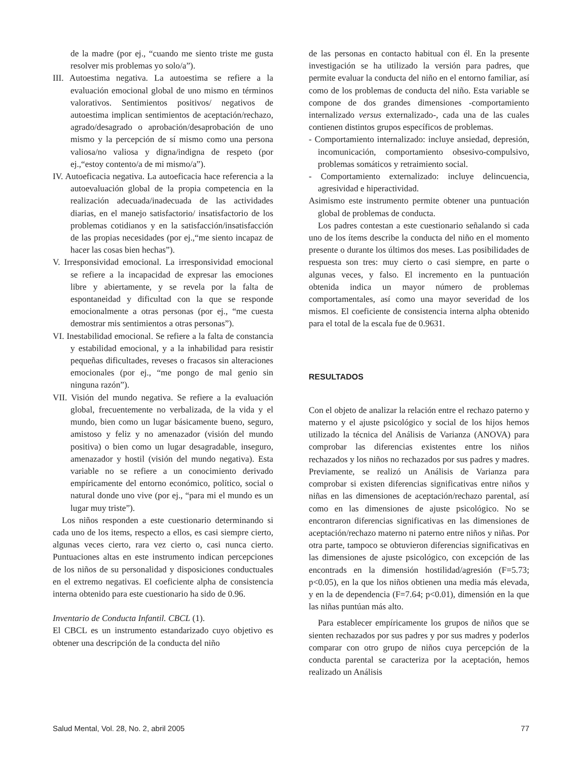de la madre (por ej., “cuando me siento triste me gusta resolver mis problemas yo solo/a”).
III. Autoestima negativa. La autoestima se refiere a la evaluación emocional global de uno mismo en términos valorativos. Sentimientos positivos/ negativos de autoestima implican sentimientos de aceptación/rechazo, agrado/desagrado o aprobación/desaprobación de uno mismo y la percepción de sí mismo como una persona valiosa/no valiosa y digna/indigna de respeto (por ej.,“estoy contento/a de mi mismo/a”).
IV. Autoeficacia negativa. La autoeficacia hace referencia a la autoevaluación global de la propia competencia en la realización adecuada/inadecuada de las actividades diarias, en el manejo satisfactorio/ insatisfactorio de los problemas cotidianos y en la satisfacción/insatisfacción de las propias necesidades (por ej.,“me siento incapaz de hacer las cosas bien hechas”).
V. Irresponsividad emocional. La irresponsividad emocional se refiere a la incapacidad de expresar las emociones libre y abiertamente, y se revela por la falta de espontaneidad y dificultad con la que se responde emocionalmente a otras personas (por ej., “me cuesta demostrar mis sentimientos a otras personas”).
VI. Inestabilidad emocional. Se refiere a la falta de constancia y estabilidad emocional, y a la inhabilidad para resistir pequeñas dificultades, reveses o fracasos sin alteraciones emocionales (por ej., “me pongo de mal genio sin ninguna razón”).
VII. Visión del mundo negativa. Se refiere a la evaluación global, frecuentemente no verbalizada, de la vida y el mundo, bien como un lugar básicamente bueno, seguro, amistoso y feliz y no amenazador (visión del mundo positiva) o bien como un lugar desagradable, inseguro, amenazador y hostil (visión del mundo negativa). Esta variable no se refiere a un conocimiento derivado empíricamente del entorno económico, político, social o natural donde uno vive (por ej., “para mi el mundo es un lugar muy triste”).
Los niños responden a este cuestionario determinando si cada uno de los items, respecto a ellos, es casi siempre cierto, algunas veces cierto, rara vez cierto o, casi nunca cierto. Puntuaciones altas en este instrumento indican percepciones de los niños de su personalidad y disposiciones conductuales en el extremo negativas. El coeficiente alpha de consistencia interna obtenido para este cuestionario ha sido de 0.96.
Inventario de Conducta Infantil. CBCL (1).
El CBCL es un instrumento estandarizado cuyo objetivo es obtener una descripción de la conducta del niño
de las personas en contacto habitual con él. En la presente investigación se ha utilizado la versión para padres, que permite evaluar la conducta del niño en el entorno familiar, así como de los problemas de conducta del niño. Esta variable se compone de dos grandes dimensiones -comportamiento internalizado versus externalizado-, cada una de las cuales contienen distintos grupos específicos de problemas.
- Comportamiento internalizado: incluye ansiedad, depresión, incomunicación, comportamiento obsesivo-compulsivo, problemas somáticos y retraimiento social.
- Comportamiento externalizado: incluye delincuencia, agresividad e hiperactividad.
Asimismo este instrumento permite obtener una puntuación global de problemas de conducta.
Los padres contestan a este cuestionario señalando si cada uno de los ítems describe la conducta del niño en el momento presente o durante los últimos dos meses. Las posibilidades de respuesta son tres: muy cierto o casi siempre, en parte o algunas veces, y falso. El incremento en la puntuación obtenida indica un mayor número de problemas comportamentales, así como una mayor severidad de los mismos. El coeficiente de consistencia interna alpha obtenido para el total de la escala fue de 0.9631.
RESULTADOS
Con el objeto de analizar la relación entre el rechazo paterno y materno y el ajuste psicológico y social de los hijos hemos utilizado la técnica del Análisis de Varianza (ANOVA) para comprobar las diferencias existentes entre los niños rechazados y los niños no rechazados por sus padres y madres. Previamente, se realizó un Análisis de Varianza para comprobar si existen diferencias significativas entre niños y niñas en las dimensiones de aceptación/rechazo parental, así como en las dimensiones de ajuste psicológico. No se encontraron diferencias significativas en las dimensiones de aceptación/rechazo materno ni paterno entre niños y niñas. Por otra parte, tampoco se obtuvieron diferencias significativas en las dimensiones de ajuste psicológico, con excepción de las encontrads en la dimensión hostilidad/agresión (F=5.73; p<0.05), en la que los niños obtienen una media más elevada, y en la de dependencia (F=7.64; p<0.01), dimensión en la que las niñas puntúan más alto.
Para establecer empíricamente los grupos de niños que se sienten rechazados por sus padres y por sus madres y poderlos comparar con otro grupo de niños cuya percepción de la conducta parental se caracteriza por la aceptación, hemos realizado un Análisis
Salud Mental, Vol. 28, No. 2, abril 2005 77